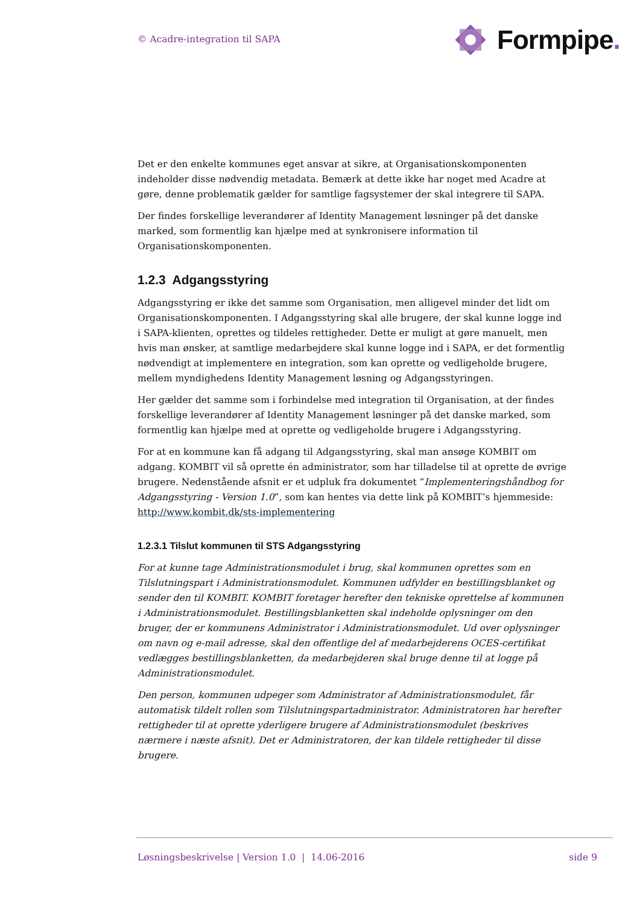© Acadre-integration til SAPA
Formpipe.
Det er den enkelte kommunes eget ansvar at sikre, at Organisationskomponenten indeholder disse nødvendig metadata. Bemærk at dette ikke har noget med Acadre at gøre, denne problematik gælder for samtlige fagsystemer der skal integrere til SAPA.
Der findes forskellige leverandører af Identity Management løsninger på det danske marked, som formentlig kan hjælpe med at synkronisere information til Organisationskomponenten.
1.2.3 Adgangsstyring
Adgangsstyring er ikke det samme som Organisation, men alligevel minder det lidt om Organisationskomponenten. I Adgangsstyring skal alle brugere, der skal kunne logge ind i SAPA-klienten, oprettes og tildeles rettigheder. Dette er muligt at gøre manuelt, men hvis man ønsker, at samtlige medarbejdere skal kunne logge ind i SAPA, er det formentlig nødvendigt at implementere en integration, som kan oprette og vedligeholde brugere, mellem myndighedens Identity Management løsning og Adgangsstyringen.
Her gælder det samme som i forbindelse med integration til Organisation, at der findes forskellige leverandører af Identity Management løsninger på det danske marked, som formentlig kan hjælpe med at oprette og vedligeholde brugere i Adgangsstyring.
For at en kommune kan få adgang til Adgangsstyring, skal man ansøge KOMBIT om adgang. KOMBIT vil så oprette én administrator, som har tilladelse til at oprette de øvrige brugere. Nedenstående afsnit er et udpluk fra dokumentet ”Implementeringshåndbog for Adgangsstyring - Version 1.0”, som kan hentes via dette link på KOMBIT’s hjemmeside: http://www.kombit.dk/sts-implementering
1.2.3.1 Tilslut kommunen til STS Adgangsstyring
For at kunne tage Administrationsmodulet i brug, skal kommunen oprettes som en Tilslutningspart i Administrationsmodulet. Kommunen udfylder en bestillingsblanket og sender den til KOMBIT. KOMBIT foretager herefter den tekniske oprettelse af kommunen i Administrationsmodulet. Bestillingsblanketten skal indeholde oplysninger om den bruger, der er kommunens Administrator i Administrationsmodulet. Ud over oplysninger om navn og e-mail adresse, skal den offentlige del af medarbejderens OCES-certifikat vedlægges bestillingsblanketten, da medarbejderen skal bruge denne til at logge på Administrationsmodulet.
Den person, kommunen udpeger som Administrator af Administrationsmodulet, får automatisk tildelt rollen som Tilslutningspartadministrator. Administratoren har herefter rettigheder til at oprette yderligere brugere af Administrationsmodulet (beskrives nærmere i næste afsnit). Det er Administratoren, der kan tildele rettigheder til disse brugere.
Løsningsbeskrivelse | Version 1.0 | 14.06-2016 side 9